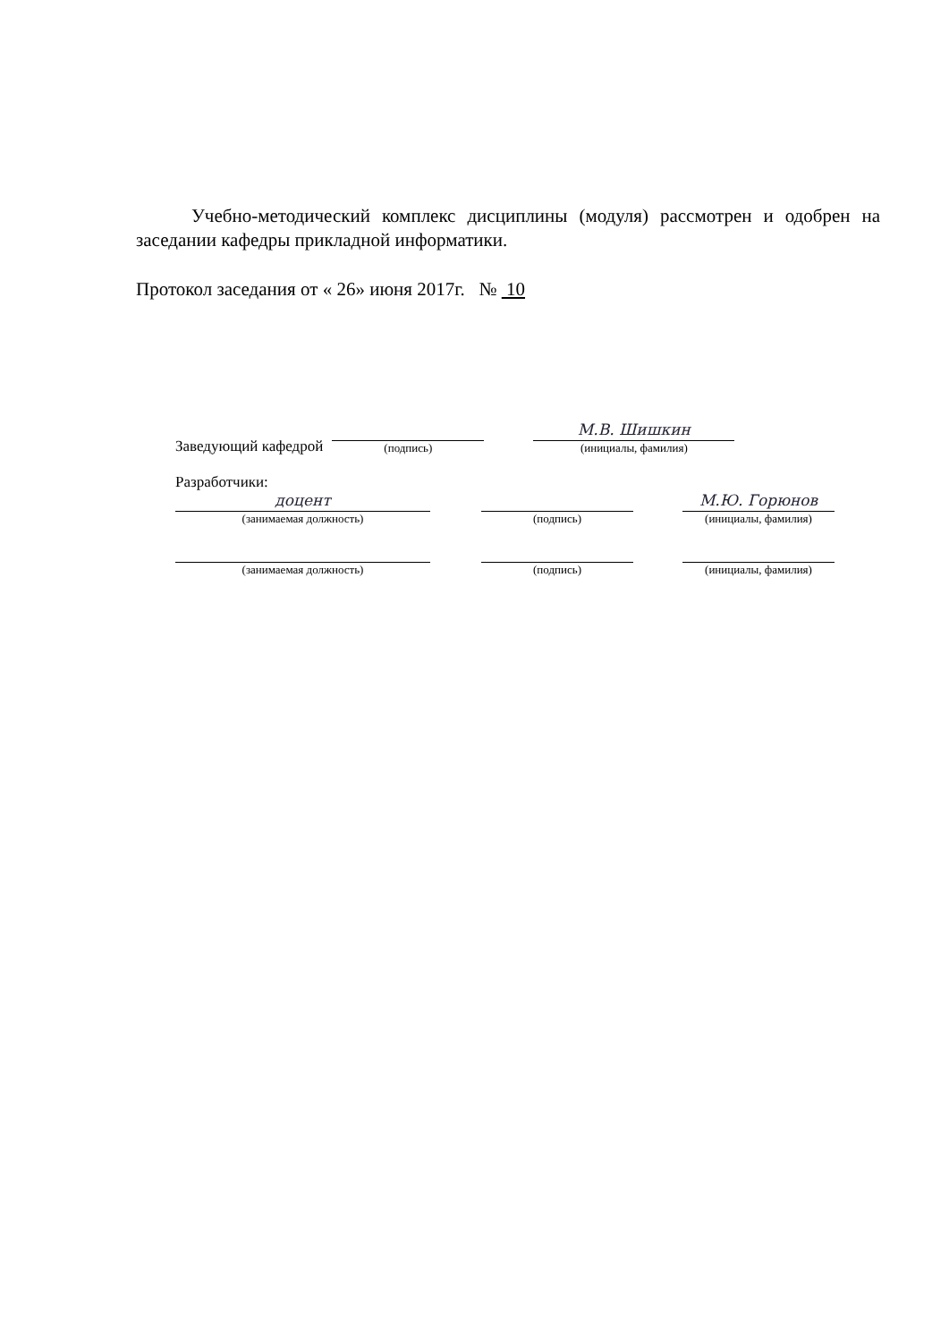Учебно-методический комплекс дисциплины (модуля) рассмотрен и одобрен на заседании кафедры прикладной информатики.
Протокол заседания от « 26» июня 2017г. № 10
Заведующий кафедрой
(подпись)
М.В. Шишкин
(инициалы, фамилия)
Разработчики:
доцент
(занимаемая должность)
(подпись)
М.Ю. Горюнов
(инициалы, фамилия)
(занимаемая должность)
(подпись)
(инициалы, фамилия)